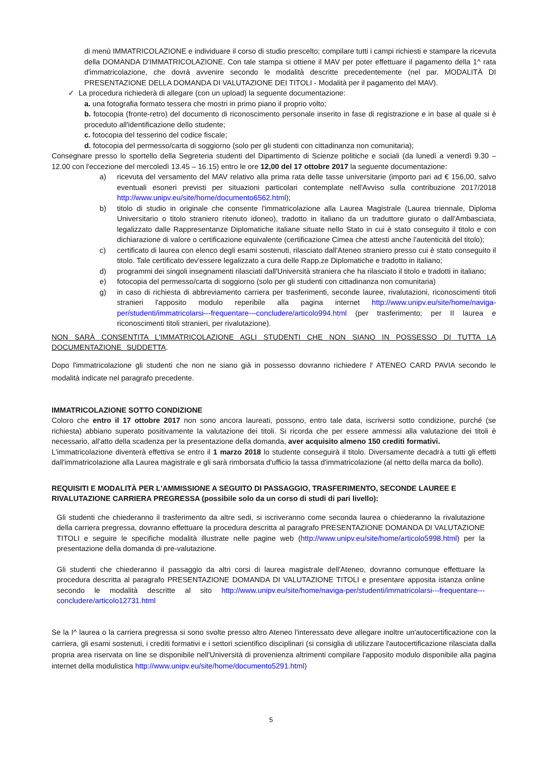di menù IMMATRICOLAZIONE e individuare il corso di studio prescelto; compilare tutti i campi richiesti e stampare la ricevuta della DOMANDA D'IMMATRICOLAZIONE. Con tale stampa si ottiene il MAV per poter effettuare il pagamento della 1^ rata d'immatricolazione, che dovrà avvenire secondo le modalità descritte precedentemente (nel par. MODALITÀ DI PRESENTAZIONE DELLA DOMANDA DI VALUTAZIONE DEI TITOLI - Modalità per il pagamento del MAV).
✓ La procedura richiederà di allegare (con un upload) la seguente documentazione:
a. una fotografia formato tessera che mostri in primo piano il proprio volto;
b. fotocopia (fronte-retro) del documento di riconoscimento personale inserito in fase di registrazione e in base al quale si è proceduto all'identificazione dello studente;
c. fotocopia del tesserino del codice fiscale;
d. fotocopia del permesso/carta di soggiorno (solo per gli studenti con cittadinanza non comunitaria);
Consegnare presso lo sportello della Segreteria studenti del Dipartimento di Scienze politiche e sociali (da lunedì a venerdì 9.30 – 12.00 con l'eccezione del mercoledì 13.45 – 16.15) entro le ore 12,00 del 17 ottobre 2017 la seguente documentazione:
a) ricevuta del versamento del MAV relativo alla prima rata delle tasse universitarie (importo pari ad € 156,00, salvo eventuali esoneri previsti per situazioni particolari contemplate nell'Avviso sulla contribuzione 2017/2018 http://www.unipv.eu/site/home/documento6562.html);
b) titolo di studio in originale che consente l'immatricolazione alla Laurea Magistrale (Laurea triennale, Diploma Universitario o titolo straniero ritenuto idoneo), tradotto in italiano da un traduttore giurato o dall'Ambasciata, legalizzato dalle Rappresentanze Diplomatiche italiane situate nello Stato in cui è stato conseguito il titolo e con dichiarazione di valore o certificazione equivalente (certificazione Cimea che attesti anche l'autenticità del titolo);
c) certificato di laurea con elenco degli esami sostenuti, rilasciato dall'Ateneo straniero presso cui è stato conseguito il titolo. Tale certificato dev'essere legalizzato a cura delle Rapp.ze Diplomatiche e tradotto in italiano;
d) programmi dei singoli insegnamenti rilasciati dall'Università straniera che ha rilasciato il titolo e tradotti in italiano;
e) fotocopia del permesso/carta di soggiorno (solo per gli studenti con cittadinanza non comunitaria)
g) in caso di richiesta di abbreviamento carriera per trasferimenti, seconde lauree, rivalutazioni, riconoscimenti titoli stranieri l'apposito modulo reperibile alla pagina internet http://www.unipv.eu/site/home/naviga-per/studenti/immatricolarsi---frequentare---concludere/articolo994.html (per trasferimento; per II laurea e riconoscimenti titoli stranieri, per rivalutazione).
NON SARÀ CONSENTITA L'IMMATRICOLAZIONE AGLI STUDENTI CHE NON SIANO IN POSSESSO DI TUTTA LA DOCUMENTAZIONE SUDDETTA.
Dopo l'immatricolazione gli studenti che non ne siano già in possesso dovranno richiedere l' ATENEO CARD PAVIA secondo le modalità indicate nel paragrafo precedente.
IMMATRICOLAZIONE SOTTO CONDIZIONE
Coloro che entro il 17 ottobre 2017 non sono ancora laureati, possono, entro tale data, iscriversi sotto condizione, purché (se richiesta) abbiano superato positivamente la valutazione dei titoli. Si ricorda che per essere ammessi alla valutazione dei titoli è necessario, all'atto della scadenza per la presentazione della domanda, aver acquisito almeno 150 crediti formativi.
L'immatricolazione diventerà effettiva se entro il 1 marzo 2018 lo studente conseguirà il titolo. Diversamente decadrà a tutti gli effetti dall'immatricolazione alla Laurea magistrale e gli sarà rimborsata d'ufficio la tassa d'immatricolazione (al netto della marca da bollo).
REQUISITI E MODALITÀ PER L'AMMISSIONE A SEGUITO DI PASSAGGIO, TRASFERIMENTO, SECONDE LAUREE E RIVALUTAZIONE CARRIERA PREGRESSA (possibile solo da un corso di studi di pari livello):
Gli studenti che chiederanno il trasferimento da altre sedi, si iscriveranno come seconda laurea o chiederanno la rivalutazione della carriera pregressa, dovranno effettuare la procedura descritta al paragrafo PRESENTAZIONE DOMANDA DI VALUTAZIONE TITOLI e seguire le specifiche modalità illustrate nelle pagine web (http://www.unipv.eu/site/home/articolo5998.html) per la presentazione della domanda di pre-valutazione.
Gli studenti che chiederanno il passaggio da altri corsi di laurea magistrale dell'Ateneo, dovranno comunque effettuare la procedura descritta al paragrafo PRESENTAZIONE DOMANDA DI VALUTAZIONE TITOLI e presentare apposita istanza online secondo le modalità descritte al sito http://www.unipv.eu/site/home/naviga-per/studenti/immatricolarsi---frequentare---concludere/articolo12731.html
Se la I^ laurea o la carriera pregressa si sono svolte presso altro Ateneo l'interessato deve allegare inoltre un'autocertificazione con la carriera, gli esami sostenuti, i crediti formativi e i settori scientifico disciplinari (si consiglia di utilizzare l'autocertificazione rilasciata dalla propria area riservata on line se disponibile nell'Università di provenienza altrimenti compilare l'apposito modulo disponibile alla pagina internet della modulistica http://www.unipv.eu/site/home/documento5291.html)
5